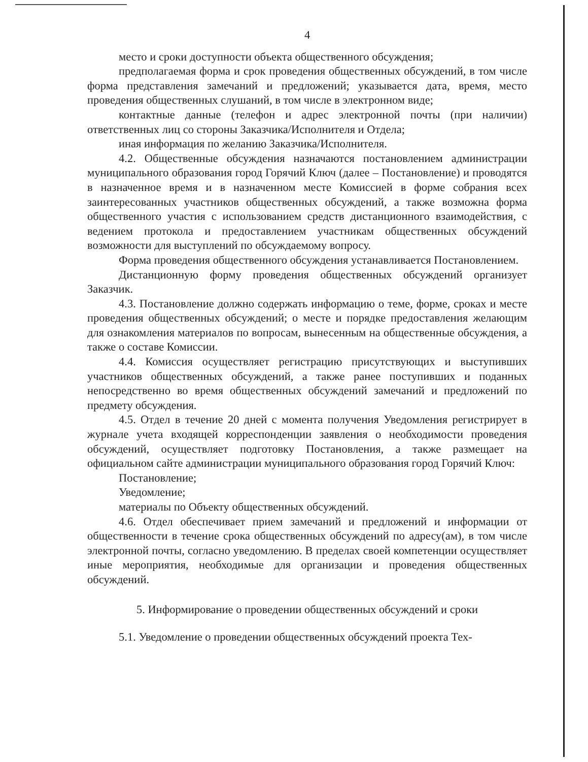4
место и сроки доступности объекта общественного обсуждения;
предполагаемая форма и срок проведения общественных обсуждений, в том числе форма представления замечаний и предложений; указывается дата, время, место проведения общественных слушаний, в том числе в электронном виде;
контактные данные (телефон и адрес электронной почты (при наличии) ответственных лиц со стороны Заказчика/Исполнителя и Отдела;
иная информация по желанию Заказчика/Исполнителя.
4.2. Общественные обсуждения назначаются постановлением администрации муниципального образования город Горячий Ключ (далее – Постановление) и проводятся в назначенное время и в назначенном месте Комиссией в форме собрания всех заинтересованных участников общественных обсуждений, а также возможна форма общественного участия с использованием средств дистанционного взаимодействия, с ведением протокола и предоставлением участникам общественных обсуждений возможности для выступлений по обсуждаемому вопросу.
Форма проведения общественного обсуждения устанавливается Постановлением.
Дистанционную форму проведения общественных обсуждений организует Заказчик.
4.3. Постановление должно содержать информацию о теме, форме, сроках и месте проведения общественных обсуждений; о месте и порядке предоставления желающим для ознакомления материалов по вопросам, вынесенным на общественные обсуждения, а также о составе Комиссии.
4.4. Комиссия осуществляет регистрацию присутствующих и выступивших участников общественных обсуждений, а также ранее поступивших и поданных непосредственно во время общественных обсуждений замечаний и предложений по предмету обсуждения.
4.5. Отдел в течение 20 дней с момента получения Уведомления регистрирует в журнале учета входящей корреспонденции заявления о необходимости проведения обсуждений, осуществляет подготовку Постановления, а также размещает на официальном сайте администрации муниципального образования город Горячий Ключ:
Постановление;
Уведомление;
материалы по Объекту общественных обсуждений.
4.6. Отдел обеспечивает прием замечаний и предложений и информации от общественности в течение срока общественных обсуждений по адресу(ам), в том числе электронной почты, согласно уведомлению. В пределах своей компетенции осуществляет иные мероприятия, необходимые для организации и проведения общественных обсуждений.
5. Информирование о проведении общественных обсуждений и сроки
5.1. Уведомление о проведении общественных обсуждений проекта Тех-